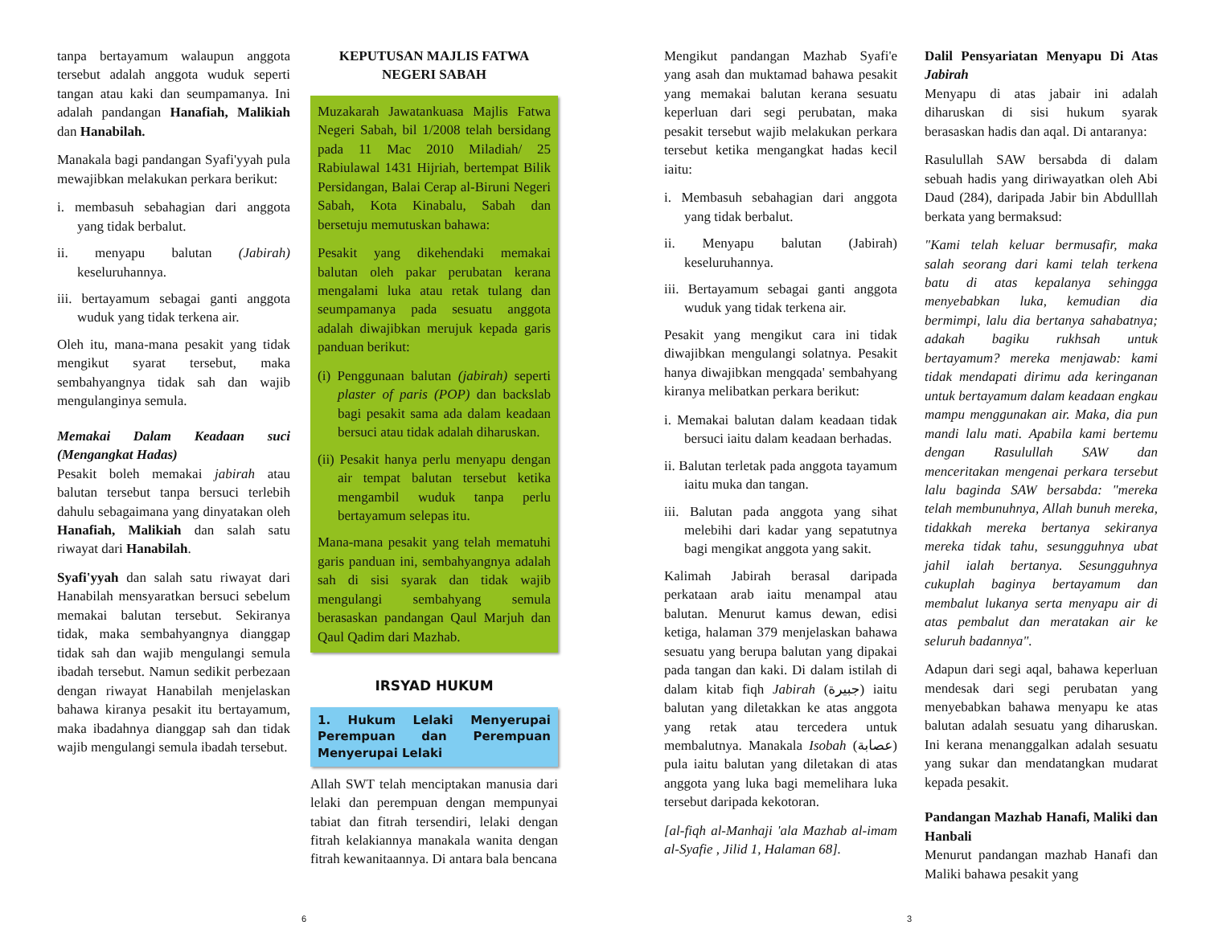tanpa bertayamum walaupun anggota tersebut adalah anggota wuduk seperti tangan atau kaki dan seumpamanya. Ini adalah pandangan Hanafiah, Malikiah dan Hanabilah.
Manakala bagi pandangan Syafi'yyah pula mewajibkan melakukan perkara berikut:
i. membasuh sebahagian dari anggota yang tidak berbalut.
ii. menyapu balutan (Jabirah) keseluruhannya.
iii. bertayamum sebagai ganti anggota wuduk yang tidak terkena air.
Oleh itu, mana-mana pesakit yang tidak mengikut syarat tersebut, maka sembahyangnya tidak sah dan wajib mengulanginya semula.
Memakai Dalam Keadaan suci (Mengangkat Hadas)
Pesakit boleh memakai jabirah atau balutan tersebut tanpa bersuci terlebih dahulu sebagaimana yang dinyatakan oleh Hanafiah, Malikiah dan salah satu riwayat dari Hanabilah.
Syafi'yyah dan salah satu riwayat dari Hanabilah mensyaratkan bersuci sebelum memakai balutan tersebut. Sekiranya tidak, maka sembahyangnya dianggap tidak sah dan wajib mengulangi semula ibadah tersebut. Namun sedikit perbezaan dengan riwayat Hanabilah menjelaskan bahawa kiranya pesakit itu bertayamum, maka ibadahnya dianggap sah dan tidak wajib mengulangi semula ibadah tersebut.
KEPUTUSAN MAJLIS FATWA
NEGERI SABAH
Muzakarah Jawatankuasa Majlis Fatwa Negeri Sabah, bil 1/2008 telah bersidang pada 11 Mac 2010 Miladiah/ 25 Rabiulawal 1431 Hijriah, bertempat Bilik Persidangan, Balai Cerap al-Biruni Negeri Sabah, Kota Kinabalu, Sabah dan bersetuju memutuskan bahawa:
Pesakit yang dikehendaki memakai balutan oleh pakar perubatan kerana mengalami luka atau retak tulang dan seumpamanya pada sesuatu anggota adalah diwajibkan merujuk kepada garis panduan berikut:
(i) Penggunaan balutan (jabirah) seperti plaster of paris (POP) dan backslab bagi pesakit sama ada dalam keadaan bersuci atau tidak adalah diharuskan.
(ii) Pesakit hanya perlu menyapu dengan air tempat balutan tersebut ketika mengambil wuduk tanpa perlu bertayamum selepas itu.
Mana-mana pesakit yang telah mematuhi garis panduan ini, sembahyangnya adalah sah di sisi syarak dan tidak wajib mengulangi sembahyang semula berasaskan pandangan Qaul Marjuh dan Qaul Qadim dari Mazhab.
IRSYAD HUKUM
1. Hukum Lelaki Menyerupai Perempuan dan Perempuan Menyerupai Lelaki
Allah SWT telah menciptakan manusia dari lelaki dan perempuan dengan mempunyai tabiat dan fitrah tersendiri, lelaki dengan fitrah kelakiannya manakala wanita dengan fitrah kewanitaannya. Di antara bala bencana
6
Mengikut pandangan Mazhab Syafi'e yang asah dan muktamad bahawa pesakit yang memakai balutan kerana sesuatu keperluan dari segi perubatan, maka pesakit tersebut wajib melakukan perkara tersebut ketika mengangkat hadas kecil iaitu:
i. Membasuh sebahagian dari anggota yang tidak berbalut.
ii. Menyapu balutan (Jabirah) keseluruhannya.
iii. Bertayamum sebagai ganti anggota wuduk yang tidak terkena air.
Pesakit yang mengikut cara ini tidak diwajibkan mengulangi solatnya. Pesakit hanya diwajibkan mengqada' sembahyang kiranya melibatkan perkara berikut:
i. Memakai balutan dalam keadaan tidak bersuci iaitu dalam keadaan berhadas.
ii. Balutan terletak pada anggota tayamum iaitu muka dan tangan.
iii. Balutan pada anggota yang sihat melebihi dari kadar yang sepatutnya bagi mengikat anggota yang sakit.
Kalimah Jabirah berasal daripada perkataan arab iaitu menampal atau balutan. Menurut kamus dewan, edisi ketiga, halaman 379 menjelaskan bahawa sesuatu yang berupa balutan yang dipakai pada tangan dan kaki. Di dalam istilah di dalam kitab fiqh Jabirah (جبيرة) iaitu balutan yang diletakkan ke atas anggota yang retak atau tercedera untuk membalutnya. Manakala Isobah (عصابة) pula iaitu balutan yang diletakan di atas anggota yang luka bagi memelihara luka tersebut daripada kekotoran.
[al-fiqh al-Manhaji 'ala Mazhab al-imam al-Syafie , Jilid 1, Halaman 68].
Dalil Pensyariatan Menyapu Di Atas Jabirah
Menyapu di atas jabair ini adalah diharuskan di sisi hukum syarak berasaskan hadis dan aqal. Di antaranya:
Rasulullah SAW bersabda di dalam sebuah hadis yang diriwayatkan oleh Abi Daud (284), daripada Jabir bin Abdulllah berkata yang bermaksud:
"Kami telah keluar bermusafir, maka salah seorang dari kami telah terkena batu di atas kepalanya sehingga menyebabkan luka, kemudian dia bermimpi, lalu dia bertanya sahabatnya; adakah bagiku rukhsah untuk bertayamum? mereka menjawab: kami tidak mendapati dirimu ada keringanan untuk bertayamum dalam keadaan engkau mampu menggunakan air. Maka, dia pun mandi lalu mati. Apabila kami bertemu dengan Rasulullah SAW dan menceritakan mengenai perkara tersebut lalu baginda SAW bersabda: "mereka telah membunuhnya, Allah bunuh mereka, tidakkah mereka bertanya sekiranya mereka tidak tahu, sesungguhnya ubat jahil ialah bertanya. Sesungguhnya cukuplah baginya bertayamum dan membalut lukanya serta menyapu air di atas pembalut dan meratakan air ke seluruh badannya".
Adapun dari segi aqal, bahawa keperluan mendesak dari segi perubatan yang menyebabkan bahawa menyapu ke atas balutan adalah sesuatu yang diharuskan. Ini kerana menanggalkan adalah sesuatu yang sukar dan mendatangkan mudarat kepada pesakit.
Pandangan Mazhab Hanafi, Maliki dan Hanbali
Menurut pandangan mazhab Hanafi dan Maliki bahawa pesakit yang
3